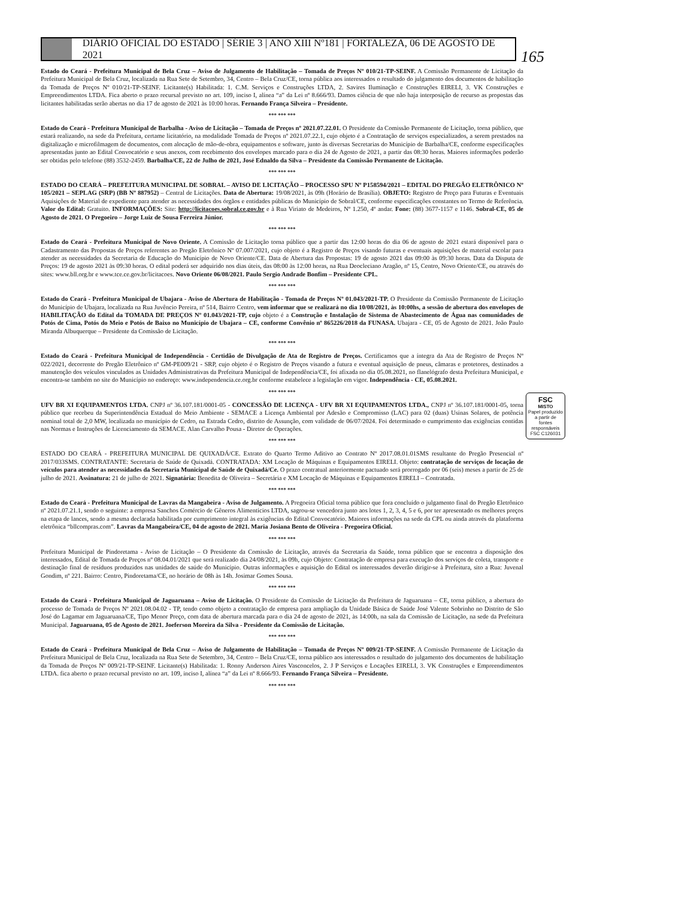DIÁRIO OFICIAL DO ESTADO | SÉRIE 3 | ANO XIII Nº181 | FORTALEZA, 06 DE AGOSTO DE 2021
165
FSC
MISTO
Papel produzido a partir de fontes responsáveis
FSC C126031
Estado do Ceará - Prefeitura Municipal de Bela Cruz – Aviso de Julgamento de Habilitação – Tomada de Preços Nº 010/21-TP-SEINF. A Comissão Permanente de Licitação da Prefeitura Municipal de Bela Cruz, localizada na Rua Sete de Setembro, 34, Centro – Bela Cruz/CE, torna pública aos interessados o resultado do julgamento dos documentos de habilitação da Tomada de Preços Nº 010/21-TP-SEINF. Licitante(s) Habilitada: 1. C.M. Serviços e Construções LTDA, 2. Savires Iluminação e Construções EIRELI, 3. VK Construções e Empreendimentos LTDA. Fica aberto o prazo recursal previsto no art. 109, inciso I, alínea “a” da Lei nº 8.666/93. Damos ciência de que não haja interposição de recurso as propostas das licitantes habilitadas serão abertas no dia 17 de agosto de 2021 às 10:00 horas. Fernando França Silveira – Presidente.
*** *** ***
Estado do Ceará - Prefeitura Municipal de Barbalha - Aviso de Licitação – Tomada de Preços nº 2021.07.22.01. O Presidente da Comissão Permanente de Licitação, torna público, que estará realizando, na sede da Prefeitura, certame licitatório, na modalidade Tomada de Preços nº 2021.07.22.1, cujo objeto é a Contratação de serviços especializados, a serem prestados na digitalização e microfilmagem de documentos, com alocação de mão-de-obra, equipamentos e software, junto às diversas Secretarias do Município de Barbalha/CE, conforme especificações apresentadas junto ao Edital Convocatório e seus anexos, com recebimento dos envelopes marcado para o dia 24 de Agosto de 2021, a partir das 08:30 horas. Maiores informações poderão ser obtidas pelo telefone (88) 3532-2459. Barbalha/CE, 22 de Julho de 2021, José Ednaldo da Silva – Presidente da Comissão Permanente de Licitação.
*** *** ***
ESTADO DO CEARÁ – PREFEITURA MUNICIPAL DE SOBRAL – AVISO DE LICITAÇÃO – PROCESSO SPU Nº P158594/2021 – EDITAL DO PREGÃO ELETRÔNICO Nº 105/2021 – SEPLAG (SRP) (BB Nº 887952) – Central de Licitações. Data de Abertura: 19/08/2021, às 09h (Horário de Brasília). OBJETO: Registro de Preço para Futuras e Eventuais Aquisições de Material de expediente para atender as necessidades dos órgãos e entidades públicas do Município de Sobral/CE, conforme especificações constantes no Termo de Referência. Valor do Edital: Gratuito. INFORMAÇÕES: Site: http://licitacoes.sobral.ce.gov.br e à Rua Viriato de Medeiros, Nº 1.250, 4º andar. Fone: (88) 3677-1157 e 1146. Sobral-CE, 05 de Agosto de 2021. O Pregoeiro – Jorge Luiz de Sousa Ferreira Júnior.
*** *** ***
Estado do Ceará - Prefeitura Municipal de Novo Oriente. A Comissão de Licitação torna público que a partir das 12:00 horas do dia 06 de agosto de 2021 estará disponível para o Cadastramento das Propostas de Preços referentes ao Pregão Eletrônico Nº 07.007/2021, cujo objeto é a Registro de Preços visando futuras e eventuais aquisições de material escolar para atender as necessidades da Secretaria de Educação do Município de Novo Oriente/CE. Data de Abertura das Propostas: 19 de agosto 2021 das 09:00 às 09:30 horas. Data da Disputa de Preços: 19 de agosto 2021 às 09:30 horas. O edital poderá ser adquirido nos dias úteis, das 08:00 às 12:00 horas, na Rua Deocleciano Aragão, nº 15, Centro, Novo Oriente/CE, ou através do sites: www.bll.org.br e www.tce.ce.gov.br/licitacoes. Novo Oriente 06/08/2021. Paulo Sergio Andrade Bonfim – Presidente CPL.
*** *** ***
Estado do Ceará - Prefeitura Municipal de Ubajara - Aviso de Abertura de Habilitação - Tomada de Preços Nº 01.043/2021-TP. O Presidente da Comissão Permanente de Licitação do Município de Ubajara, localizada na Rua Juvêncio Pereira, nº 514, Bairro Centro, vem informar que se realizará no dia 10/08/2021, às 10:00hs, a sessão de abertura dos envelopes de HABILITAÇÃO do Edital da TOMADA DE PREÇOS Nº 01.043/2021-TP, cujo objeto é a Construção e Instalação de Sistema de Abastecimento de Água nas comunidades de Potós de Cima, Potós do Meio e Potós de Baixo no Município de Ubajara – CE, conforme Convênio nº 865226/2018 da FUNASA. Ubajara - CE, 05 de Agosto de 2021. João Paulo Miranda Albuquerque – Presidente da Comissão de Licitação.
*** *** ***
Estado do Ceará - Prefeitura Municipal de Independência - Certidão de Divulgação de Ata de Registro de Preços. Certificamos que a íntegra da Ata de Registro de Preços Nº 022/2021, decorrente do Pregão Eletrônico nº GM-PE009/21 - SRP, cujo objeto é o Registro de Preços visando a futura e eventual aquisição de pneus, câmaras e protetores, destinados a manutenção dos veículos vinculados as Unidades Administrativas da Prefeitura Municipal de Independência/CE, foi afixada no dia 05.08.2021, no flanelógrafo desta Prefeitura Municipal, e encontra-se também no site do Município no endereço: www.independencia.ce.org.br conforme estabelece a legislação em vigor. Independência - CE, 05.08.2021.
*** *** ***
UFV BR XI EQUIPAMENTOS LTDA. CNPJ nº 36.107.181/0001-05 - CONCESSÃO DE LICENÇA - UFV BR XI EQUIPAMENTOS LTDA., CNPJ nº 36.107.181/0001-05, torna público que recebeu da Superintendência Estadual do Meio Ambiente - SEMACE a Licença Ambiental por Adesão e Compromisso (LAC) para 02 (duas) Usinas Solares, de potência nominal total de 2,0 MW, localizada no município de Cedro, na Estrada Cedro, distrito de Assunção, com validade de 06/07/2024. Foi determinado o cumprimento das exigências contidas nas Normas e Instruções de Licenciamento da SEMACE. Alan Carvalho Pousa - Diretor de Operações.
*** *** ***
ESTADO DO CEARÁ - PREFEITURA MUNICIPAL DE QUIXADÁ/CE. Extrato do Quarto Termo Aditivo ao Contrato Nº 2017.08.01.01SMS resultante do Pregão Presencial nº 2017/033SMS. CONTRATANTE: Secretaria de Saúde de Quixadá. CONTRATADA: XM Locação de Máquinas e Equipamentos EIRELI. Objeto: contratação de serviços de locação de veículos para atender as necessidades da Secretaria Municipal de Saúde de Quixadá/Ce. O prazo contratual anteriormente pactuado será prorrogado por 06 (seis) meses a partir de 25 de julho de 2021. Assinatura: 21 de julho de 2021. Signatária: Benedita de Oliveira – Secretária e XM Locação de Máquinas e Equipamentos EIRELI – Contratada.
*** *** ***
Estado do Ceará - Prefeitura Municipal de Lavras da Mangabeira - Aviso de Julgamento. A Pregoeira Oficial torna público que fora concluído o julgamento final do Pregão Eletrônico nº 2021.07.21.1, sendo o seguinte: a empresa Sanchos Comércio de Gêneros Alimentícios LTDA, sagrou-se vencedora junto aos lotes 1, 2, 3, 4, 5 e 6, por ter apresentado os melhores preços na etapa de lances, sendo a mesma declarada habilitada por cumprimento integral às exigências do Edital Convocatório. Maiores informações na sede da CPL ou ainda através da plataforma eletrônica “bllcompras.com”. Lavras da Mangabeira/CE, 04 de agosto de 2021. Maria Josiana Bento de Oliveira - Pregoeira Oficial.
*** *** ***
Prefeitura Municipal de Pindoretama - Aviso de Licitação – O Presidente da Comissão de Licitação, através da Secretaria da Saúde, torna público que se encontra a disposição dos interessados, Edital de Tomada de Preços nº 08.04.01/2021 que será realizado dia 24/08/2021, às 09h, cujo Objeto: Contratação de empresa para execução dos serviços de coleta, transporte e destinação final de resíduos produzidos nas unidades de saúde do Município. Outras informações e aquisição do Edital os interessados deverão dirigir-se à Prefeitura, sito a Rua: Juvenal Gondim, nº 221. Bairro: Centro, Pindoretama/CE, no horário de 08h às 14h. Josimar Gomes Sousa.
*** *** ***
Estado do Ceará - Prefeitura Municipal de Jaguaruana – Aviso de Licitação. O Presidente da Comissão de Licitação da Prefeitura de Jaguaruana – CE, torna público, a abertura do processo de Tomada de Preços Nº 2021.08.04.02 - TP, tendo como objeto a contratação de empresa para ampliação da Unidade Básica de Saúde José Valente Sobrinho no Distrito de São José do Lagamar em Jaguaruana/CE, Tipo Menor Preço, com data de abertura marcada para o dia 24 de agosto de 2021, às 14:00h, na sala da Comissão de Licitação, na sede da Prefeitura Municipal. Jaguaruana, 05 de Agosto de 2021. Joeferson Moreira da Silva - Presidente da Comissão de Licitação.
*** *** ***
Estado do Ceará - Prefeitura Municipal de Bela Cruz – Aviso de Julgamento de Habilitação – Tomada de Preços Nº 009/21-TP-SEINF. A Comissão Permanente de Licitação da Prefeitura Municipal de Bela Cruz, localizada na Rua Sete de Setembro, 34, Centro – Bela Cruz/CE, torna público aos interessados o resultado do julgamento dos documentos de habilitação da Tomada de Preços Nº 009/21-TP-SEINF. Licitante(s) Habilitada: 1. Ronny Anderson Aires Vasconcelos, 2. J P Serviços e Locações EIRELI, 3. VK Construções e Empreendimentos LTDA. fica aberto o prazo recursal previsto no art. 109, inciso I, alínea “a” da Lei nº 8.666/93. Fernando França Silveira – Presidente.
*** *** ***